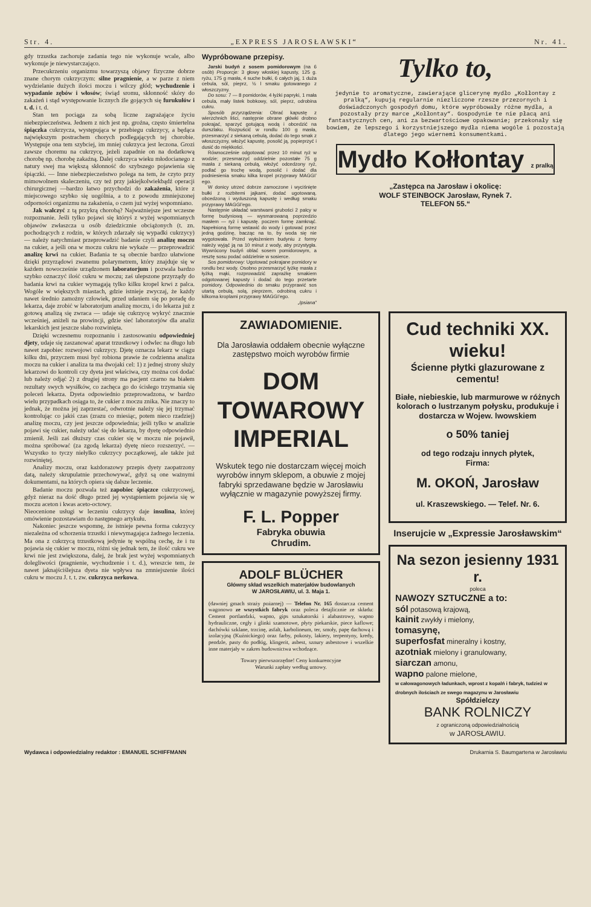Str. 4. „EXPRESS JAROSŁAWSKI“Nr. 41.
gdy trzustka zachoruje zadania tego nie wykonuje wcale, albo wykonuje je niewystarczająco.
Przecukrzeniu organizmu towarzyszą objawy fizyczne dobrze znane chorym cukrzyczym: silne pragnienie, a w parze z niem wydzielanie dużych ilości moczu i wilczy głód; wychudzenie i wypadanie zębów i włosów; świąd sromu, skłonność skóry do zakażeń i stąd występowanie licznych źle gojących się furukułów i t. d. i t. d.
Stan ten pociąga za sobą liczne zagrażające życiu niebezpieczeństwa. Jednem z nich jest np. groźna, często śmiertelna śpiączka cukrzycza, występująca w przebiegu cukrzycy, a będąca największym postrachem chorych podlegających tej chorobie. Występuje ona tem szybciej, im mniej cukrzyca jest leczona. Grozi zawsze choremu na cukrzycę, jeżeli zapadnie on na dodatkową chorobę np. chorobę zakaźną. Dalej cukrzyca wieku młodocianego z natury swej ma większą skłonność do szybszego pojawienia się śpiączki. — Inne niebezpieczeństwo polega na tem, że czyto przy mimowolnem skaleczeniu, czy też przy jakiejkolwiekbądź operacji chirurgicznej —bardzo łatwo przychodzi do zakażenia, które z miejscowego szybko się uogólnia, a to z powodu zmniejszonej odporności organizmu na zakażenia, o czem już wyżej wspomniano.
Jak walczyć z tą przykrą chorobą? Najważniejsze jest wczesne rozpoznanie. Jeśli tylko pojawi się któryś z wyżej wspomnianych objawów zwłaszcza u osób dziedzicznie obciążonych (t. zn. pochodzących z rodzin, w których zdarzały się wypadki cukrzycy) — należy natychmiast przeprowadzić badanie czyli analizę moczu na cukier, a jeśli ona w moczu cukru nie wykaże — przeprowadzić analizę krwi na cukier. Badania te są obecnie bardzo ułatwione dzięki przyrządowi zwanemu polarymetrem, który znajduje się w każdem nowocześnie urządzonem laboratorjum i pozwala bardzo szybko oznaczyć ilość cukru w moczu; zaś ulepszone przyrządy do badania krwi na cukier wymagają tylko kilku kropel krwi z palca. Wogóle w większych miastach, gdzie istnieje zwyczaj, że każdy nawet średnio zamożny człowiek, przed udaniem się po poradę do lekarza, daje zrobić w laboratorjum analizę moczu, i do lekarza już z gotową analizą się zwraca — udaje się cukrzycę wykryć znacznie wcześniej, aniżeli na prowincji, gdzie sieć laboratorjów dla analiz lekarskich jest jeszcze słabo rozwinięta.
Dzięki wczesnemu rozpoznaniu i zastosowaniu odpowiedniej djety, udaje się zaszanować aparat trzustkowy i odwlec na długo lub nawet zapobiec rozwojowi cukrzycy. Djetę oznacza lekarz w ciągu kilku dni, przyczem musi być robiona prawie że codzienna analiza moczu na cukier i analiza ta ma dwojaki cel: 1) z jednej strony służy lekarzowi do kontroli czy dyeta jest właściwa, czy można coś dodać lub należy odjąć 2) z drugiej strony ma pacjent czarno na białem rezultaty swych wysiłków, co zachęca go do ścisłego trzymania się poleceń lekarza. Dyeta odpowiednio przeprowadzona, w bardzo wielu przypadkach osiąga to, że cukier z moczu znika. Nie znaczy to jednak, że można jej zaprzestać, odwrotnie należy się jej trzymać kontrolując co jakiś czas (zrazu co miesiąc, potem nieco rzadziej) analizę moczu, czy jest jeszcze odpowiednia; jeśli tylko w analizie pojawi się cukier, należy udać się do lekarza, by dyetę odpowiednio zmienił. Jeśli zaś dłuższy czas cukier się w moczu nie pojawił, można spróbować (za zgodą lekarza) dyetę nieco rozszerzyć. — Wszystko to tyczy niełylko cukrzycy początkowej, ale także już rozwiniętej.
Analizy moczu, oraz każdorazowy przepis dyety zaopatrzony datą, należy skrupulatnie przechowywać, gdyż są one ważnymi dokumentami, na których opiera się dalsze leczenie.
Badanie moczu pozwala też zapobiec śpiączce cukrzycowej, gdyż nieraz na dość długo przed jej wystąpieniem pojawia się w moczu aceton i kwas aceto-octowy.
Nieocenione usługi w leczeniu cukrzycy daje insulina, której omówienie pozostawiam do następnego artykułu.
Nakoniec jeszcze wspomnę, że istnieje pewna forma cukrzycy niezależna od schorzenia trzustki i niewymagająca żadnego leczenia. Ma ona z cukrzycą trzustkową jedynie tę wspólną cechę, że i tu pojawia się cukier w moczu, różni się jednak tem, że ilość cukru we krwi nie jest zwiększona, dalej, że brak jest wyżej wspomnianych dolegliwości (pragnienie, wychudzenie i t. d.), wreszcie tem, że nawet jaknajściślejsza dyeta nie wpływa na zmniejszenie ilości cukru w moczu J. t. t. zw. cukrzyca nerkowa.
Wypróbowane przepisy.
Jarski budyń z sosem pomidorowym (na 6 osób) Proporcje: 3 głowy włoskiej kapusty, 125 g. ryżu, 175 g masła, 4 suche bułki, 6 całych jaj, 1 duża cebula, sól, pieprz, ½ l smaku gotowanego z włoszczyzny.
Do sosu: 7 — 8 pomidorów, 4 łyżki papryki, 1 mała cebula, mały listek bobkowy, sól, pieprz, odrobina cukru.
Sposób przyrządzenia: Obrać kapustę z wierzchnich liści, następnie obrane główki drobno pokrajać, sparzyć gotującą wodą i obcedzić na durszlaku. Rozpuścić w rondlu 100 g masła, przesmarzyć z siekaną cebulą, dodać do tego smak z włoszczyzny, włożyć kapustę, posolić ją, popieprzyć i dusić do miękkości.
Równocześnie odgotować przez 10 minut ryż w wodzie; przesmarzyć oddzielnie pozostałe 75 g masła z siekaną cebulą, włożyć odcedzony ryż, podlać go trochę wodą, posolić i dodać dla podniesienia smaku kilka kropel przyprawy MAGGI’ ego.
W donicy utrzeć dobrze zamoczone i wyciśnięte bułki z rozbitemi jajkami, dodać ugotowaną. obcedzoną i wyduszoną kapustę i według smaku przyprawy MAGGI’ego.
Następnie układać warstwami grubości 2 palcy w formę budyniową — wysmarowaną poprzedzio masłem — ryż i kapustę. poczem formę zamknąć. Napełnioną formę wstawić do wody i gotować przez jedną godzinę, bacząc na to, by woda się nie wygotowała. Przed wyłożeniem budyniu z formy należy wyjąć ją na 10 minut z wody, aby przystygła. Wywrócony budyń oblać sosem pomidorowym, a resztę sosu podać oddzielnie w sosierce.
Sos pomidorowy: Ugotować pokrajane pomidory w rondlu bez wody. Osobno przesmarzyć łyżkę masła z łyżką mąki, rozprowadzić zaprażkę smakiem odgotowanej kapusty i dodać do tego przetarte pomidory. Odpowiednio do smaku przyprawić sos utartą cebulą, solą, pieprzem, odrobiną cukru i kilkoma kroplami przyprawy MAGGI’ego.
„Ipsiana“
Tylko to,
jedynie to aromatyczne, zawierające glicerynę mydło „Kołłontay z pralką“, kupują regularnie niezliczone rzesze przezornych i doświadczonych gospodyń domu, które wypróbowały różne mydła, a pozostały przy marce „Kołłontay“. Gospodynie te nie płacą ani fantastycznych cen, ani za bezwartościowe opakowanie; przekonały się bowiem, że lepszego i korzystniejszego mydła niema wogóle i pozostają dlatego jego wiernemi konsumentkami.
Mydło Kołłontay z pralką
„Zastępca na Jarosław i okolicę:
WOLF STEINBOCK Jarosław, Rynek 7.
TELEFON 55.“
ZAWIADOMIENIE.
Dla Jarosławia oddałem obecnie wyłączne zastępstwo moich wyrobów firmie
DOM TOWAROWY
IMPERIAL
Wskutek tego nie dostarczam więcej moich wyrobów innym sklepom, a obuwie z mojej fabryki sprzedawane będzie w Jarosławiu wyłącznie w magazynie powyższej firmy.
F. L. Popper
Fabryka obuwia
Chrudim.
ADOLF BLÜCHER
Główny skład wszelkich materjałów budowlanych
W JAROSŁAWIU, ul. 3. Maja 1.
(dawniej gmach straży pożarnej) — Telefon Nr. 165 dostarcza cement wagonowo ze wszystkich fabryk oraz poleca detajlicznie ze składu: Cement portlandzki, wapno, gips sztukatorski i alabastrowy, wapno hydrauliczne, cegły i glinki szamotowe, płyty piekarskie, piece kaflowe; dachówki szklane, trzcinę, asfalt, karbolineum, ter, smoły, papę dachową i izolacyjną (Kuźnickiego) oraz farby, pokosty, lakiery, terpentyny, kredy, pendzle, pasty do podłóg, klingerit, asbest, sznury asbestowe i wszelkie inne materjały w zakres budownictwa wchodzące.
Towary pierwszorzędne! Ceny konkurencyjne
Warunki zapłaty według umowy.
Cud techniki XX. wieku!
Ścienne płytki glazurowane z cementu!
Białe, niebieskie, lub marmurowe w różnych kolorach o lustrzanym połysku, produkuje i dostarcza w Wojew. lwowskiem
o 50% taniej
od tego rodzaju innych płytek,
Firma:
M. OKOŃ, Jarosław
ul. Kraszewskiego. — Telef. Nr. 6.
Inserujcie w „Expressie Jarosławskim“
Na sezon jesienny 1931 r.
poleca
NAWOZY SZTUCZNE a to:
sól potasową krajową,
kainit zwykły i mielony,
tomasynę,
superfosfat mineralny i kostny,
azotniak mielony i granulowany,
siarczan amonu,
wapno palone mielone,
w całowagonowych ładunkach, wprost z kopalń i fabryk, tudzież w drobnych ilościach ze swego magazynu w Jarosławiu
Spółdzielczy
BANK ROLNICZY
z ograniczoną odpowiedzialnością
w JAROSŁAWIU.
Wydawca i odpowiedzialny redaktor : EMANUEL SCHIFFMANN Drukarnia S. Baumgartena w Jarosławiu